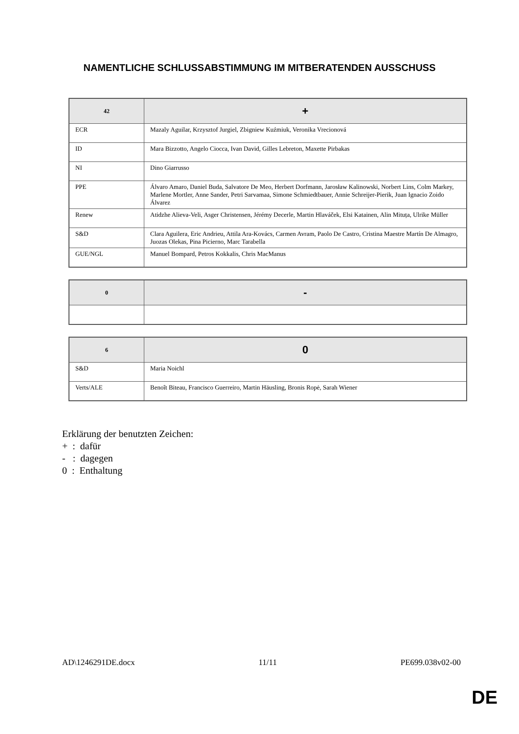NAMENTLICHE SCHLUSSABSTIMMUNG IM MITBERATENDEN AUSSCHUSS
| 42 | + |
| --- | --- |
| ECR | Mazaly Aguilar, Krzysztof Jurgiel, Zbigniew Kuźmiuk, Veronika Vrecionová |
| ID | Mara Bizzotto, Angelo Ciocca, Ivan David, Gilles Lebreton, Maxette Pirbakas |
| NI | Dino Giarrusso |
| PPE | Álvaro Amaro, Daniel Buda, Salvatore De Meo, Herbert Dorfmann, Jarosław Kalinowski, Norbert Lins, Colm Markey, Marlene Mortler, Anne Sander, Petri Sarvamaa, Simone Schmiedtbauer, Annie Schreijer-Pierik, Juan Ignacio Zoido Álvarez |
| Renew | Atidzhe Alieva-Veli, Asger Christensen, Jérémy Decerle, Martin Hlaváček, Elsi Katainen, Alin Mituța, Ulrike Müller |
| S&D | Clara Aguilera, Eric Andrieu, Attila Ara-Kovács, Carmen Avram, Paolo De Castro, Cristina Maestre Martín De Almagro, Juozas Olekas, Pina Picierno, Marc Tarabella |
| GUE/NGL | Manuel Bompard, Petros Kokkalis, Chris MacManus |
| 0 | - |
| --- | --- |
| 6 | 0 |
| --- | --- |
| S&D | Maria Noichl |
| Verts/ALE | Benoît Biteau, Francisco Guerreiro, Martin Häusling, Bronis Ropė, Sarah Wiener |
Erklärung der benutzten Zeichen:
+ : dafür
- : dagegen
0 : Enthaltung
AD\1246291DE.docx 11/11 PE699.038v02-00
DE